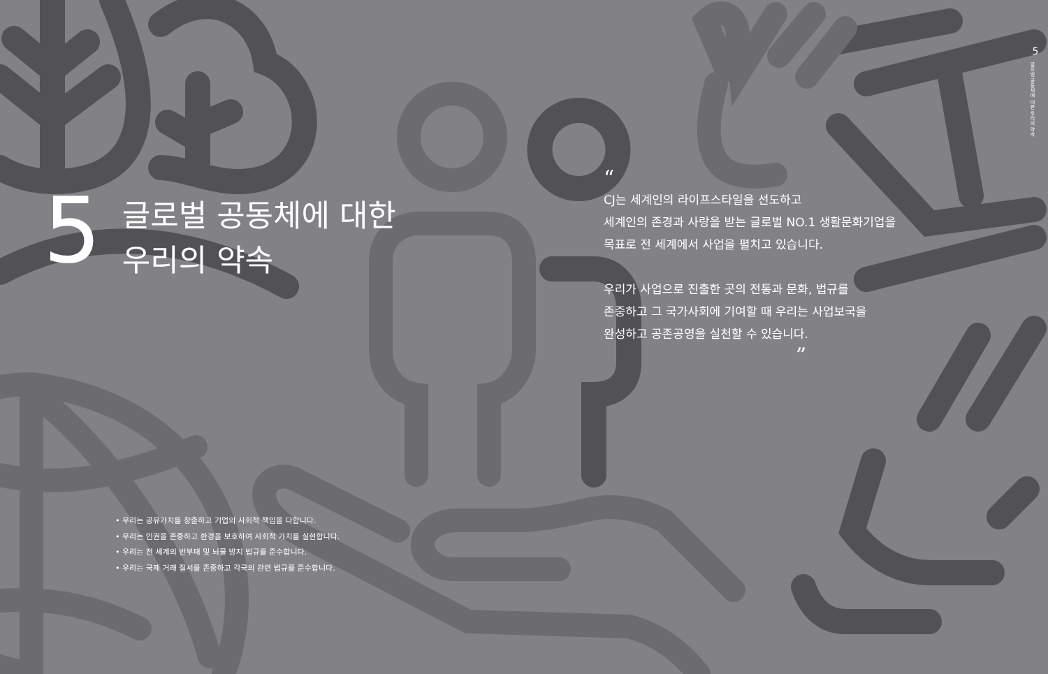5
글로벌 공동체에 대한
우리의 약속
“
CJ는 세계인의 라이프스타일을 선도하고
세계인의 존경과 사랑을 받는 글로벌 NO.1 생활문화기업을
목표로 전 세계에서 사업을 펼치고 있습니다.
우리가 사업으로 진출한 곳의 전통과 문화, 법규를
존중하고 그 국가사회에 기여할 때 우리는 사업보국을
완성하고 공존공영을 실천할 수 있습니다.
”
• 우리는 공유가치를 창출하고 기업의 사회적 책임을 다합니다.
• 우리는 인권을 존중하고 환경을 보호하여 사회적 가치를 실현합니다.
• 우리는 전 세계의 반부패 및 뇌물 방지 법규를 준수합니다.
• 우리는 국제 거래 질서를 존중하고 각국의 관련 법규를 준수합니다.
5
글로벌 공동체에 대한 우리의 약속